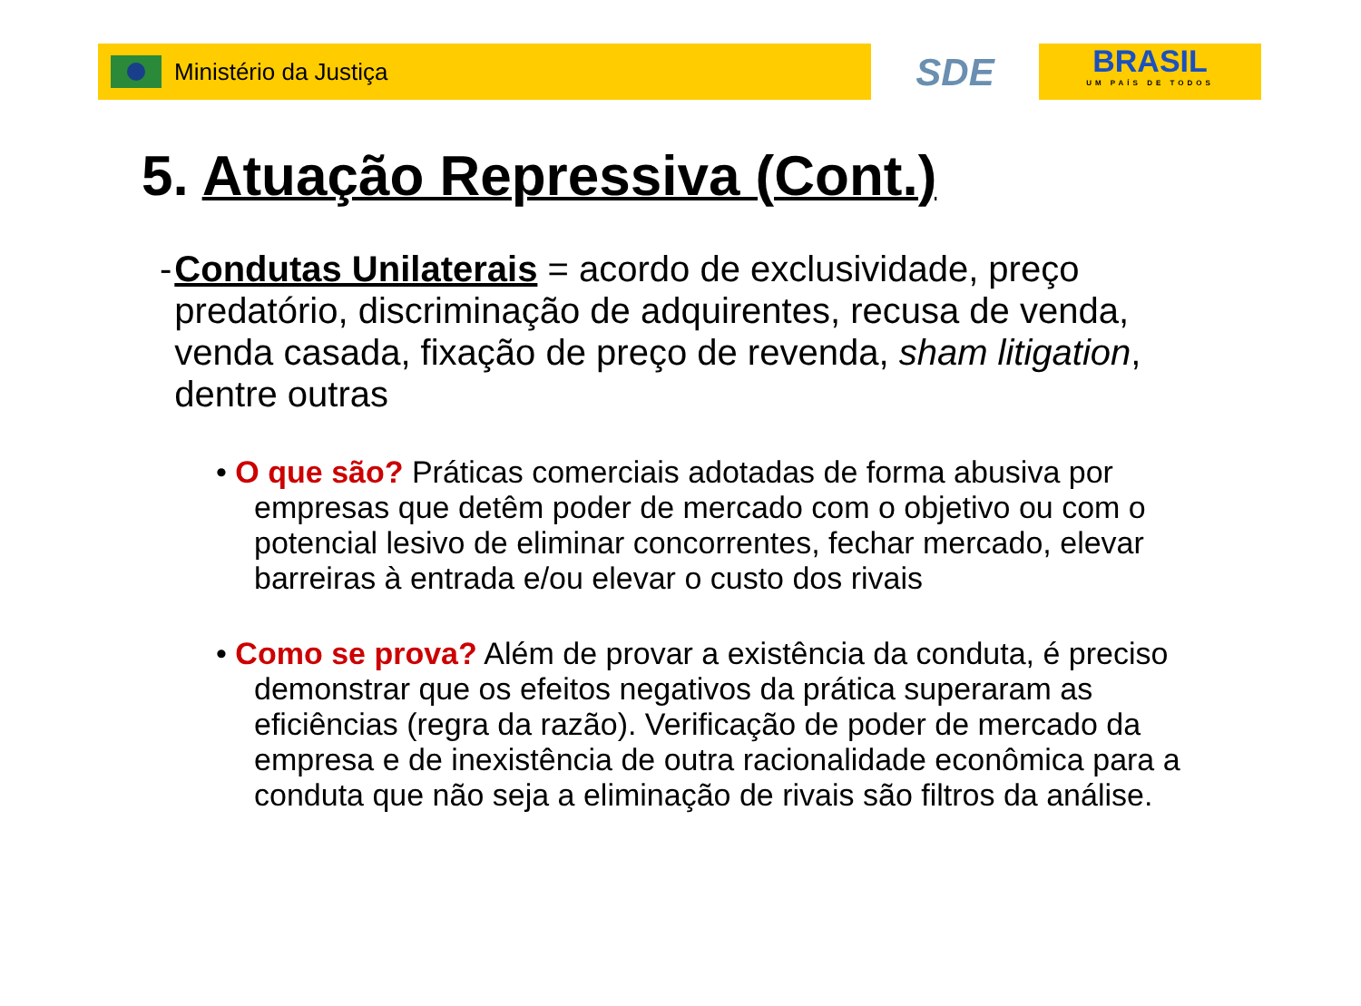Ministério da Justiça
SDE
BRASIL
UM PAÍS DE TODOS
5. Atuação Repressiva (Cont.)
- Condutas Unilaterais = acordo de exclusividade, preço predatório, discriminação de adquirentes, recusa de venda, venda casada, fixação de preço de revenda, sham litigation, dentre outras
• O que são? Práticas comerciais adotadas de forma abusiva por empresas que detêm poder de mercado com o objetivo ou com o potencial lesivo de eliminar concorrentes, fechar mercado, elevar barreiras à entrada e/ou elevar o custo dos rivais
• Como se prova? Além de provar a existência da conduta, é preciso demonstrar que os efeitos negativos da prática superaram as eficiências (regra da razão). Verificação de poder de mercado da empresa e de inexistência de outra racionalidade econômica para a conduta que não seja a eliminação de rivais são filtros da análise.